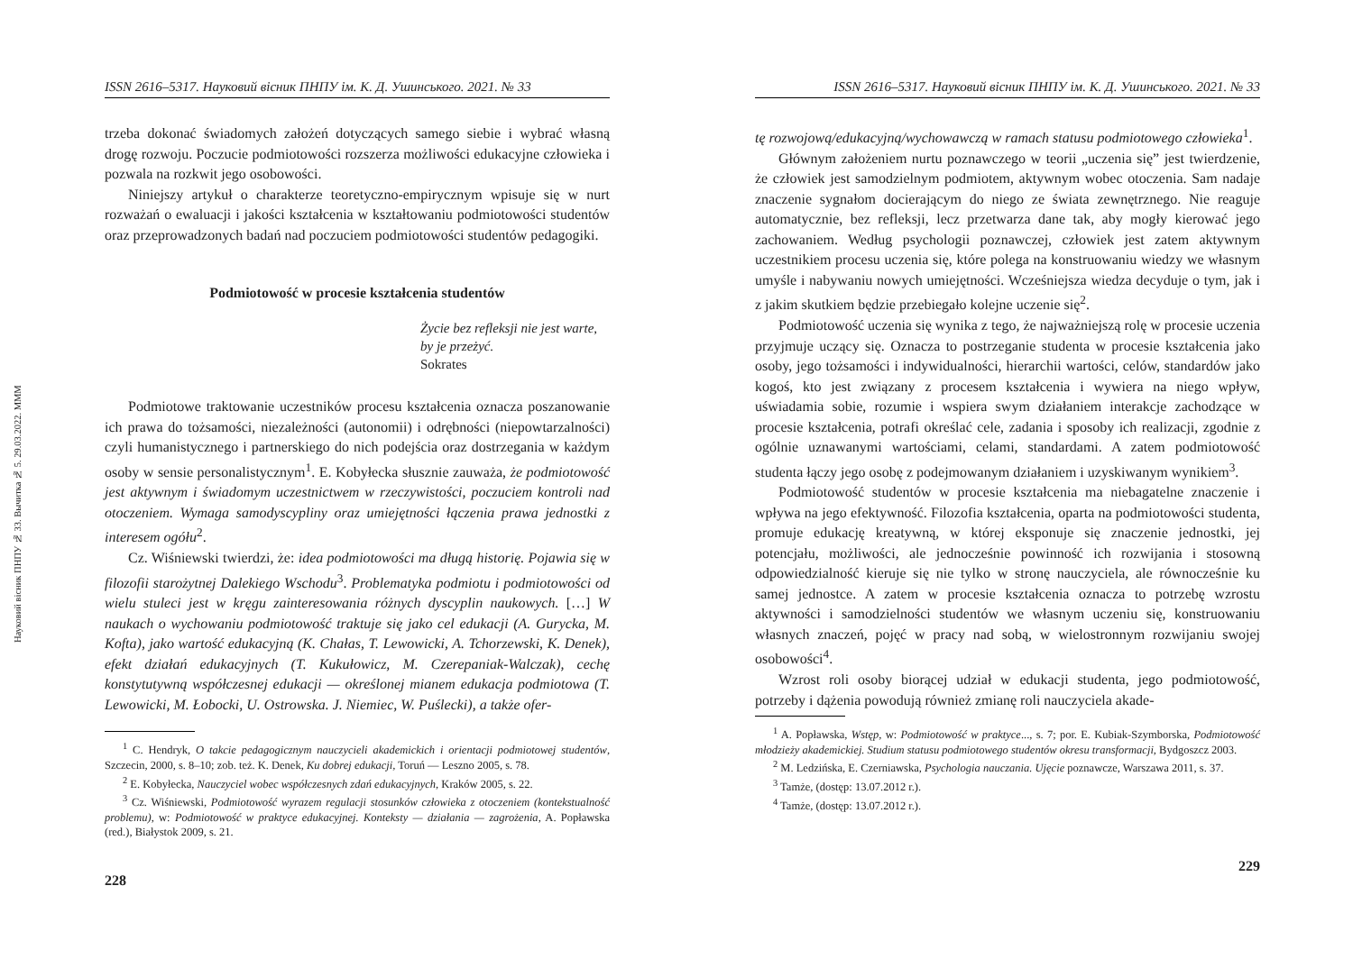Науковий вісник ПНПУ № 33. Вычитка № 5. 29.03.2022. МММ
ISSN 2616–5317. Науковий вісник ПНПУ ім. К. Д. Ушинського. 2021. № 33
trzeba dokonać świadomych założeń dotyczących samego siebie i wybrać własną drogę rozwoju. Poczucie podmiotowości rozszerza możliwości edukacyjne człowieka i pozwala na rozkwit jego osobowości.
Niniejszy artykuł o charakterze teoretyczno-empirycznym wpisuje się w nurt rozważań o ewaluacji i jakości kształcenia w kształtowaniu podmiotowości studentów oraz przeprowadzonych badań nad poczuciem podmiotowości studentów pedagogiki.
Podmiotowość w procesie kształcenia studentów
Życie bez refleksji nie jest warte,
by je przeżyć.
Sokrates
Podmiotowe traktowanie uczestników procesu kształcenia oznacza poszanowanie ich prawa do tożsamości, niezależności (autonomii) i odrębności (niepowtarzalności) czyli humanistycznego i partnerskiego do nich podejścia oraz dostrzegania w każdym osoby w sensie personalistycznym<sup>1</sup>. E. Kobyłecka słusznie zauważa, że podmiotowość jest aktywnym i świadomym uczestnictwem w rzeczywistości, poczuciem kontroli nad otoczeniem. Wymaga samodyscypliny oraz umiejętności łączenia prawa jednostki z interesem ogółu<sup>2</sup>.
Cz. Wiśniewski twierdzi, że: idea podmiotowości ma długą historię. Pojawia się w filozofii starożytnej Dalekiego Wschodu<sup>3</sup>. Problematyka podmiotu i podmiotowości od wielu stuleci jest w kręgu zainteresowania różnych dyscyplin naukowych. […] W naukach o wychowaniu podmiotowość traktuje się jako cel edukacji (A. Gurycka, M. Kofta), jako wartość edukacyjną (K. Chałas, T. Lewowicki, A. Tchorzewski, K. Denek), efekt działań edukacyjnych (T. Kukułowicz, M. Czerepaniak-Walczak), cechę konstytutywną współczesnej edukacji — określonej mianem edukacja podmiotowa (T. Lewowicki, M. Łobocki, U. Ostrowska. J. Niemiec, W. Puślecki), a także ofer-
<sup>1</sup> C. Hendryk, O takcie pedagogicznym nauczycieli akademickich i orientacji podmiotowej studentów, Szczecin, 2000, s. 8–10; zob. też. K. Denek, Ku dobrej edukacji, Toruń — Leszno 2005, s. 78.
<sup>2</sup> E. Kobyłecka, Nauczyciel wobec współczesnych zdań edukacyjnych, Kraków 2005, s. 22.
<sup>3</sup> Cz. Wiśniewski, Podmiotowość wyrazem regulacji stosunków człowieka z otoczeniem (kontekstualność problemu), w: Podmiotowość w praktyce edukacyjnej. Konteksty — działania — zagrożenia, A. Popławska (red.), Białystok 2009, s. 21.
228
ISSN 2616–5317. Науковий вісник ПНПУ ім. К. Д. Ушинського. 2021. № 33
tę rozwojową/edukacyjną/wychowawczą w ramach statusu podmiotowego człowieka<sup>1</sup>.
Głównym założeniem nurtu poznawczego w teorii „uczenia się” jest twierdzenie, że człowiek jest samodzielnym podmiotem, aktywnym wobec otoczenia. Sam nadaje znaczenie sygnałom docierającym do niego ze świata zewnętrznego. Nie reaguje automatycznie, bez refleksji, lecz przetwarza dane tak, aby mogły kierować jego zachowaniem. Według psychologii poznawczej, człowiek jest zatem aktywnym uczestnikiem procesu uczenia się, które polega na konstruowaniu wiedzy we własnym umyśle i nabywaniu nowych umiejętności. Wcześniejsza wiedza decyduje o tym, jak i z jakim skutkiem będzie przebiegało kolejne uczenie się<sup>2</sup>.
Podmiotowość uczenia się wynika z tego, że najważniejszą rolę w procesie uczenia przyjmuje uczący się. Oznacza to postrzeganie studenta w procesie kształcenia jako osoby, jego tożsamości i indywidualności, hierarchii wartości, celów, standardów jako kogoś, kto jest związany z procesem kształcenia i wywiera na niego wpływ, uświadamia sobie, rozumie i wspiera swym działaniem interakcje zachodzące w procesie kształcenia, potrafi określać cele, zadania i sposoby ich realizacji, zgodnie z ogólnie uznawanymi wartościami, celami, standardami. A zatem podmiotowość studenta łączy jego osobę z podejmowanym działaniem i uzyskiwanym wynikiem<sup>3</sup>.
Podmiotowość studentów w procesie kształcenia ma niebagatelne znaczenie i wpływa na jego efektywność. Filozofia kształcenia, oparta na podmiotowości studenta, promuje edukację kreatywną, w której eksponuje się znaczenie jednostki, jej potencjału, możliwości, ale jednocześnie powinność ich rozwijania i stosowną odpowiedzialność kieruje się nie tylko w stronę nauczyciela, ale równocześnie ku samej jednostce. A zatem w procesie kształcenia oznacza to potrzebę wzrostu aktywności i samodzielności studentów we własnym uczeniu się, konstruowaniu własnych znaczeń, pojęć w pracy nad sobą, w wielostronnym rozwijaniu swojej osobowości<sup>4</sup>.
Wzrost roli osoby biorącej udział w edukacji studenta, jego podmiotowość, potrzeby i dążenia powodują również zmianę roli nauczyciela akade-
<sup>1</sup> A. Popławska, Wstęp, w: Podmiotowość w praktyce..., s. 7; por. E. Kubiak-Szymborska, Podmiotowość młodzieży akademickiej. Studium statusu podmiotowego studentów okresu transformacji, Bydgoszcz 2003.
<sup>2</sup> M. Ledzińska, E. Czerniawska, Psychologia nauczania. Ujęcie poznawcze, Warszawa 2011, s. 37.
<sup>3</sup> Tamże, (dostęp: 13.07.2012 r.).
<sup>4</sup> Tamże, (dostęp: 13.07.2012 r.).
229